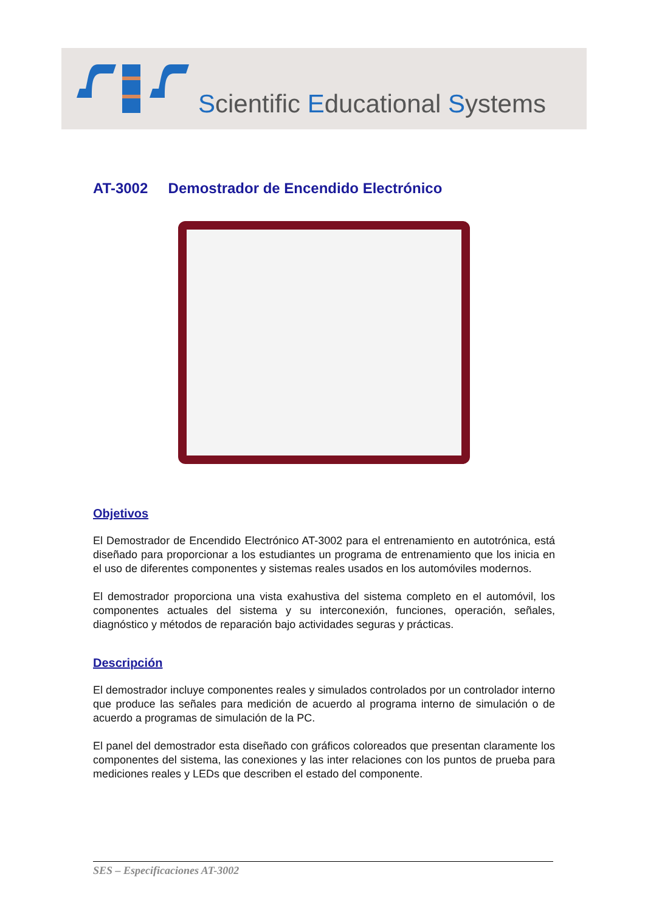Scientific Educational Systems
AT-3002 Demostrador de Encendido Electrónico
Objetivos
El Demostrador de Encendido Electrónico AT-3002 para el entrenamiento en autotrónica, está diseñado para proporcionar a los estudiantes un programa de entrenamiento que los inicia en el uso de diferentes componentes y sistemas reales usados en los automóviles modernos.
El demostrador proporciona una vista exahustiva del sistema completo en el automóvil, los componentes actuales del sistema y su interconexión, funciones, operación, señales, diagnóstico y métodos de reparación bajo actividades seguras y prácticas.
Descripción
El demostrador incluye componentes reales y simulados controlados por un controlador interno que produce las señales para medición de acuerdo al programa interno de simulación o de acuerdo a programas de simulación de la PC.
El panel del demostrador esta diseñado con gráficos coloreados que presentan claramente los componentes del sistema, las conexiones y las inter relaciones con los puntos de prueba para mediciones reales y LEDs que describen el estado del componente.
SES – Especificaciones AT-3002